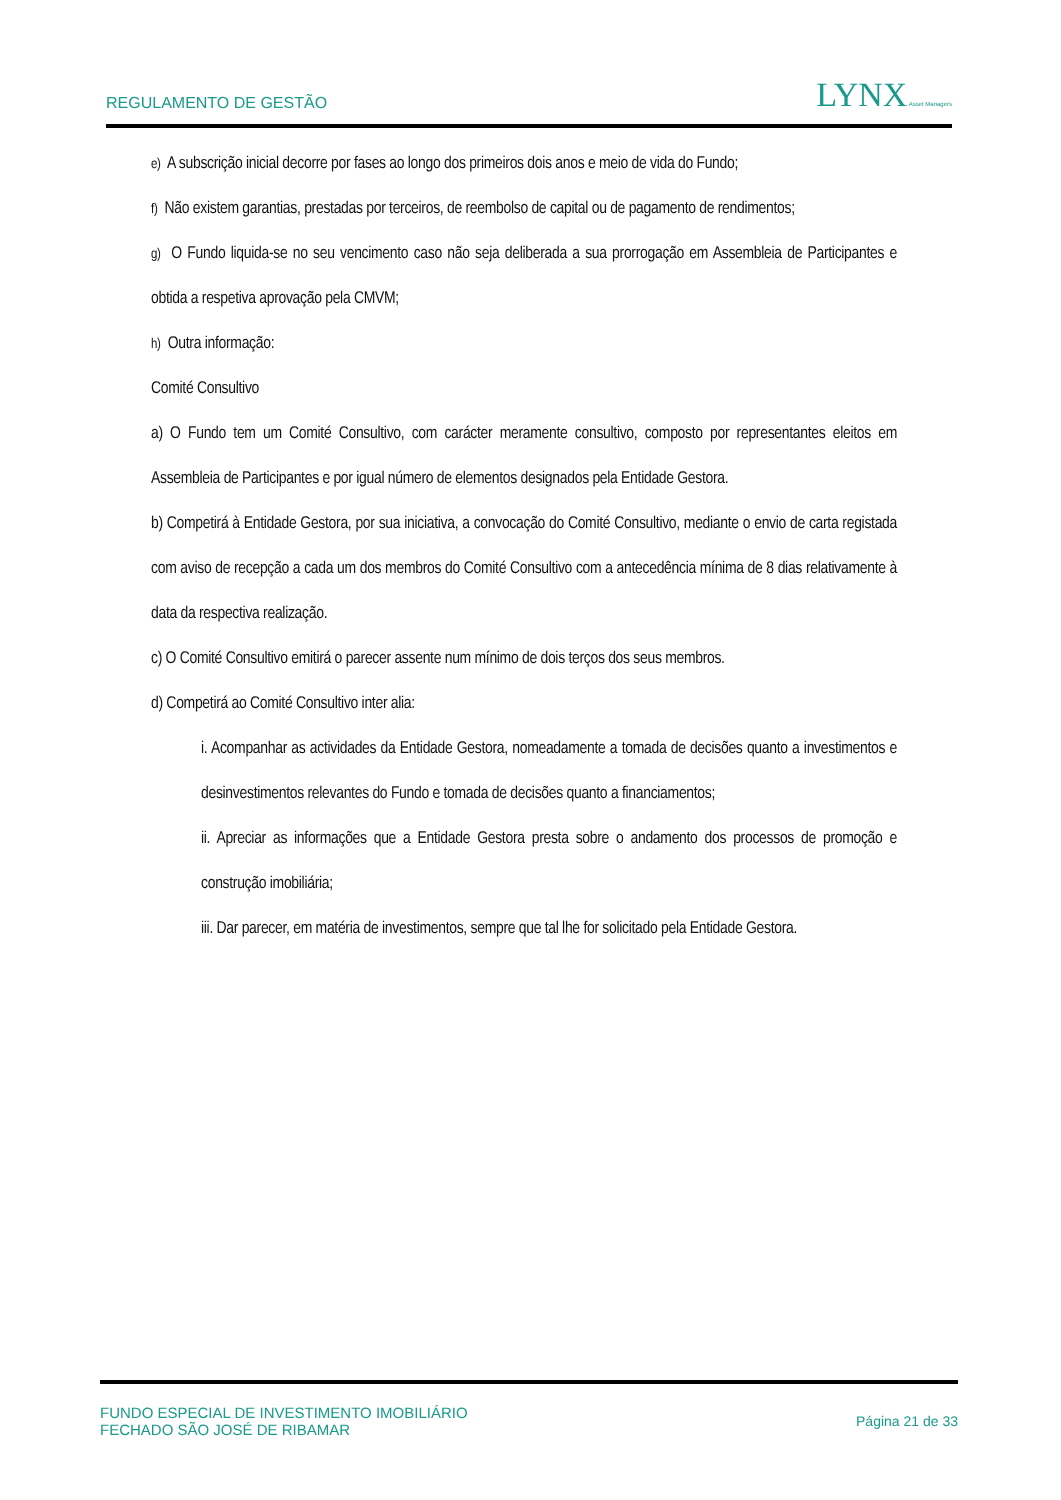REGULAMENTO DE GESTÃO LYNX Asset Managers
e) A subscrição inicial decorre por fases ao longo dos primeiros dois anos e meio de vida do Fundo;
f) Não existem garantias, prestadas por terceiros, de reembolso de capital ou de pagamento de rendimentos;
g) O Fundo liquida-se no seu vencimento caso não seja deliberada a sua prorrogação em Assembleia de Participantes e obtida a respetiva aprovação pela CMVM;
h) Outra informação:
Comité Consultivo
a) O Fundo tem um Comité Consultivo, com carácter meramente consultivo, composto por representantes eleitos em Assembleia de Participantes e por igual número de elementos designados pela Entidade Gestora.
b) Competirá à Entidade Gestora, por sua iniciativa, a convocação do Comité Consultivo, mediante o envio de carta registada com aviso de recepção a cada um dos membros do Comité Consultivo com a antecedência mínima de 8 dias relativamente à data da respectiva realização.
c) O Comité Consultivo emitirá o parecer assente num mínimo de dois terços dos seus membros.
d) Competirá ao Comité Consultivo inter alia:
i. Acompanhar as actividades da Entidade Gestora, nomeadamente a tomada de decisões quanto a investimentos e desinvestimentos relevantes do Fundo e tomada de decisões quanto a financiamentos;
ii. Apreciar as informações que a Entidade Gestora presta sobre o andamento dos processos de promoção e construção imobiliária;
iii. Dar parecer, em matéria de investimentos, sempre que tal lhe for solicitado pela Entidade Gestora.
FUNDO ESPECIAL DE INVESTIMENTO IMOBILIÁRIO
FECHADO SÃO JOSÉ DE RIBAMAR
Página 21 de 33